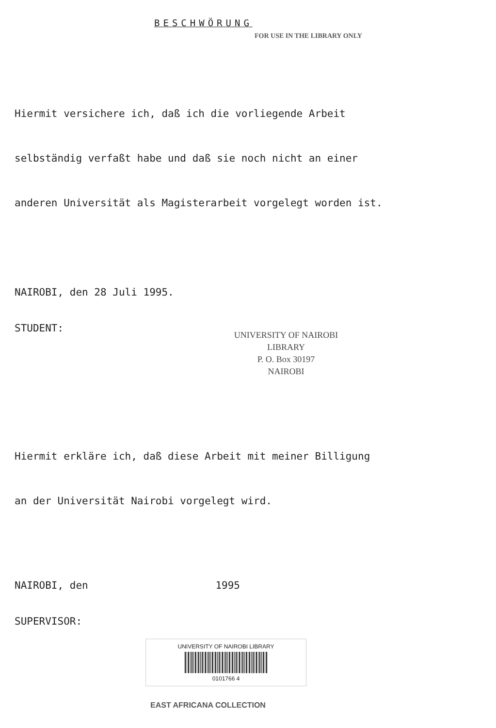BESCHWÖRUNG
FOR USE IN THE LIBRARY ONLY
Hiermit versichere ich, daß ich die vorliegende Arbeit
selbständig verfaßt habe und daß sie noch nicht an einer
anderen Universität als Magisterarbeit vorgelegt worden ist.
NAIROBI, den 28 Juli 1995.
STUDENT:
UNIVERSITY OF NAIROBI
LIBRARY
P. O. Box 30197
NAIROBI
Hiermit erkläre ich, daß diese Arbeit mit meiner Billigung
an der Universität Nairobi vorgelegt wird.
NAIROBI, den 1995
SUPERVISOR:
UNIVERSITY OF NAIROBI LIBRARY
0101766 4
EAST AFRICANA COLLECTION